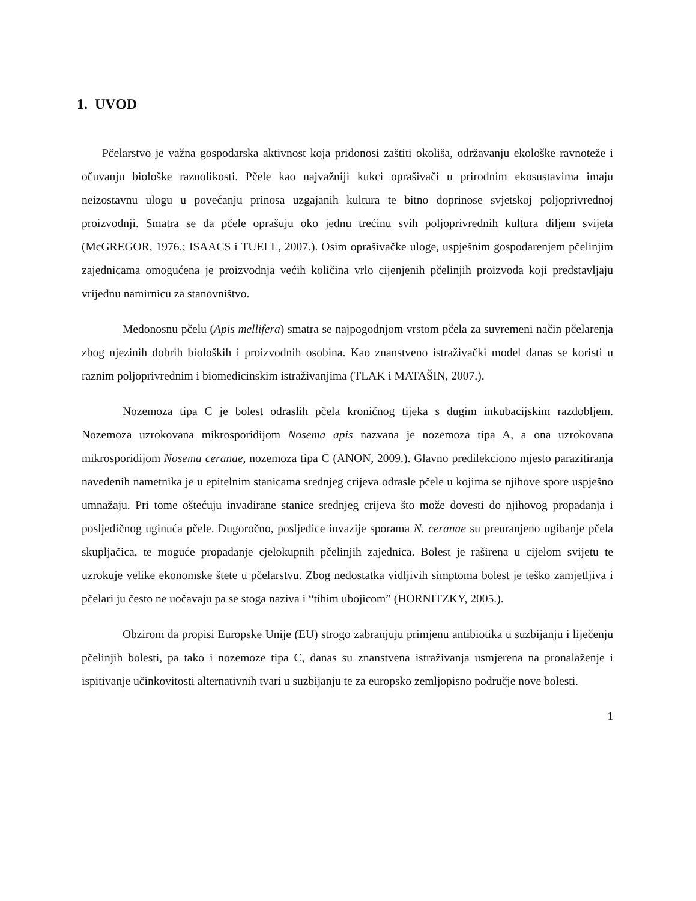1. UVOD
Pčelarstvo je važna gospodarska aktivnost koja pridonosi zaštiti okoliša, održavanju ekološke ravnoteže i očuvanju biološke raznolikosti. Pčele kao najvažniji kukci oprašivači u prirodnim ekosustavima imaju neizostavnu ulogu u povećanju prinosa uzgajanih kultura te bitno doprinose svjetskoj poljoprivrednoj proizvodnji. Smatra se da pčele oprašuju oko jednu trećinu svih poljoprivrednih kultura diljem svijeta (McGREGOR, 1976.; ISAACS i TUELL, 2007.). Osim oprašivačke uloge, uspješnim gospodarenjem pčelinjim zajednicama omogućena je proizvodnja većih količina vrlo cijenjenih pčelinjih proizvoda koji predstavljaju vrijednu namirnicu za stanovništvo.
Medonosnu pčelu (Apis mellifera) smatra se najpogodnjom vrstom pčela za suvremeni način pčelarenja zbog njezinih dobrih bioloških i proizvodnih osobina. Kao znanstveno istraživački model danas se koristi u raznim poljoprivrednim i biomedicinskim istraživanjima (TLAK i MATAŠIN, 2007.).
Nozemoza tipa C je bolest odraslih pčela kroničnog tijeka s dugim inkubacijskim razdobljem. Nozemoza uzrokovana mikrosporidijom Nosema apis nazvana je nozemoza tipa A, a ona uzrokovana mikrosporidijom Nosema ceranae, nozemoza tipa C (ANON, 2009.). Glavno predilekciono mjesto parazitiranja navedenih nametnika je u epitelnim stanicama srednjeg crijeva odrasle pčele u kojima se njihove spore uspješno umnažaju. Pri tome oštećuju invadirane stanice srednjeg crijeva što može dovesti do njihovog propadanja i posljedičnog uginuća pčele. Dugoročno, posljedice invazije sporama N. ceranae su preuranjeno ugibanje pčela skupljačica, te moguće propadanje cjelokupnih pčelinjih zajednica. Bolest je raširena u cijelom svijetu te uzrokuje velike ekonomske štete u pčelarstvu. Zbog nedostatka vidljivih simptoma bolest je teško zamjetljiva i pčelari ju često ne uočavaju pa se stoga naziva i “tihim ubojicom” (HORNITZKY, 2005.).
Obzirom da propisi Europske Unije (EU) strogo zabranjuju primjenu antibiotika u suzbijanju i liječenju pčelinjih bolesti, pa tako i nozemoze tipa C, danas su znanstvena istraživanja usmjerena na pronalaženje i ispitivanje učinkovitosti alternativnih tvari u suzbijanju te za europsko zemljopisno područje nove bolesti.
1